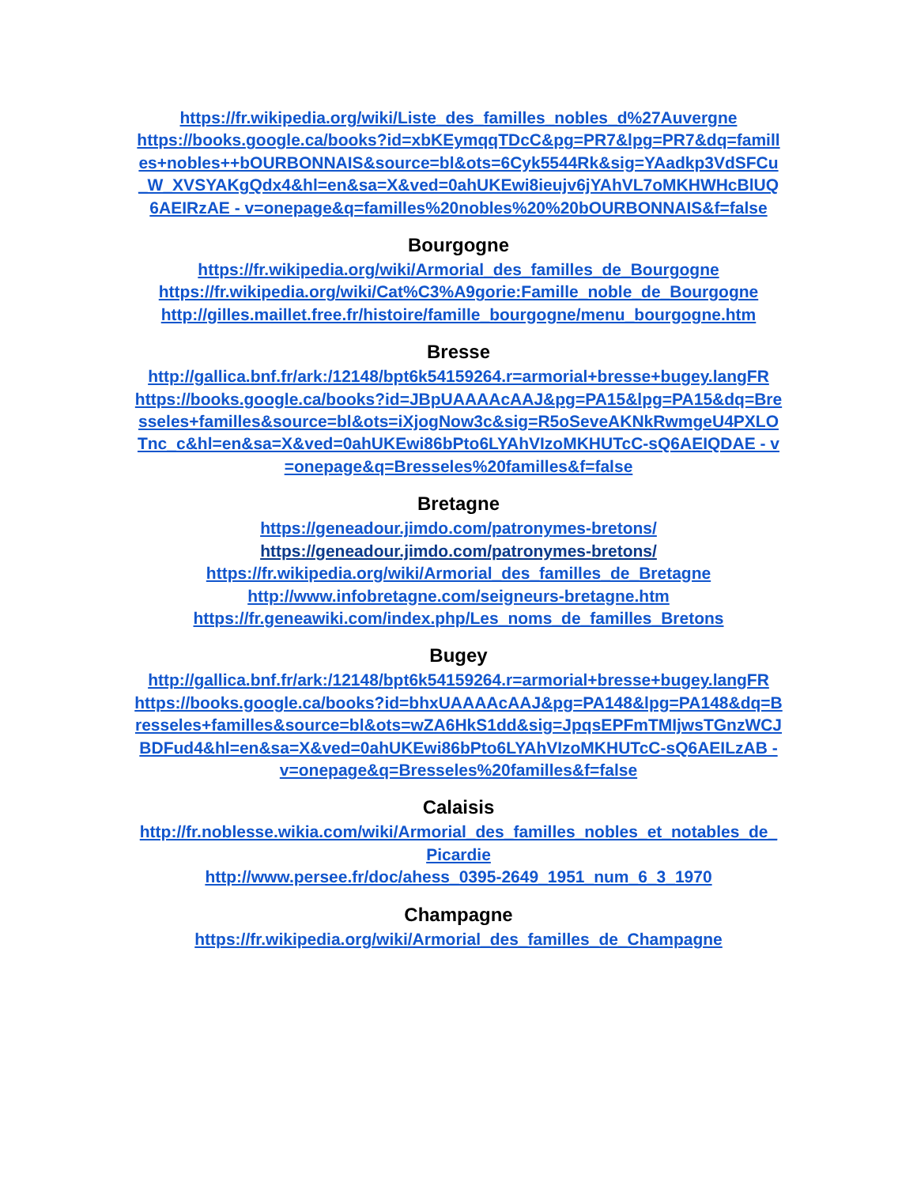https://fr.wikipedia.org/wiki/Liste_des_familles_nobles_d%27Auvergne
https://books.google.ca/books?id=xbKEymqqTDcC&pg=PR7&lpg=PR7&dq=familles+nobles++bOURBONNAIS&source=bl&ots=6Cyk5544Rk&sig=YAadkp3VdSFCu_W_XVSYAKgQdx4&hl=en&sa=X&ved=0ahUKEwi8ieujv6jYAhVL7oMKHWHcBlUQ6AEIRzAE - v=onepage&q=familles%20nobles%20%20bOURBONNAIS&f=false
Bourgogne
https://fr.wikipedia.org/wiki/Armorial_des_familles_de_Bourgogne
https://fr.wikipedia.org/wiki/Cat%C3%A9gorie:Famille_noble_de_Bourgogne
http://gilles.maillet.free.fr/histoire/famille_bourgogne/menu_bourgogne.htm
Bresse
http://gallica.bnf.fr/ark:/12148/bpt6k54159264.r=armorial+bresse+bugey.langFR
https://books.google.ca/books?id=JBpUAAAAcAAJ&pg=PA15&lpg=PA15&dq=Bresseles+familles&source=bl&ots=iXjogNow3c&sig=R5oSeveAKNkRwmgeU4PXLOTnc_c&hl=en&sa=X&ved=0ahUKEwi86bPto6LYAhVIzoMKHUTcC-sQ6AEIQDAE - v=onepage&q=Bresseles%20familles&f=false
Bretagne
https://geneadour.jimdo.com/patronymes-bretons/
https://geneadour.jimdo.com/patronymes-bretons/
https://fr.wikipedia.org/wiki/Armorial_des_familles_de_Bretagne
http://www.infobretagne.com/seigneurs-bretagne.htm
https://fr.geneawiki.com/index.php/Les_noms_de_familles_Bretons
Bugey
http://gallica.bnf.fr/ark:/12148/bpt6k54159264.r=armorial+bresse+bugey.langFR
https://books.google.ca/books?id=bhxUAAAAcAAJ&pg=PA148&lpg=PA148&dq=Bresseles+familles&source=bl&ots=wZA6HkS1dd&sig=JpqsEPFmTMIjwsTGnzWCJBDFud4&hl=en&sa=X&ved=0ahUKEwi86bPto6LYAhVIzoMKHUTcC-sQ6AEILzAB - v=onepage&q=Bresseles%20familles&f=false
Calaisis
http://fr.noblesse.wikia.com/wiki/Armorial_des_familles_nobles_et_notables_de_Picardie
http://www.persee.fr/doc/ahess_0395-2649_1951_num_6_3_1970
Champagne
https://fr.wikipedia.org/wiki/Armorial_des_familles_de_Champagne